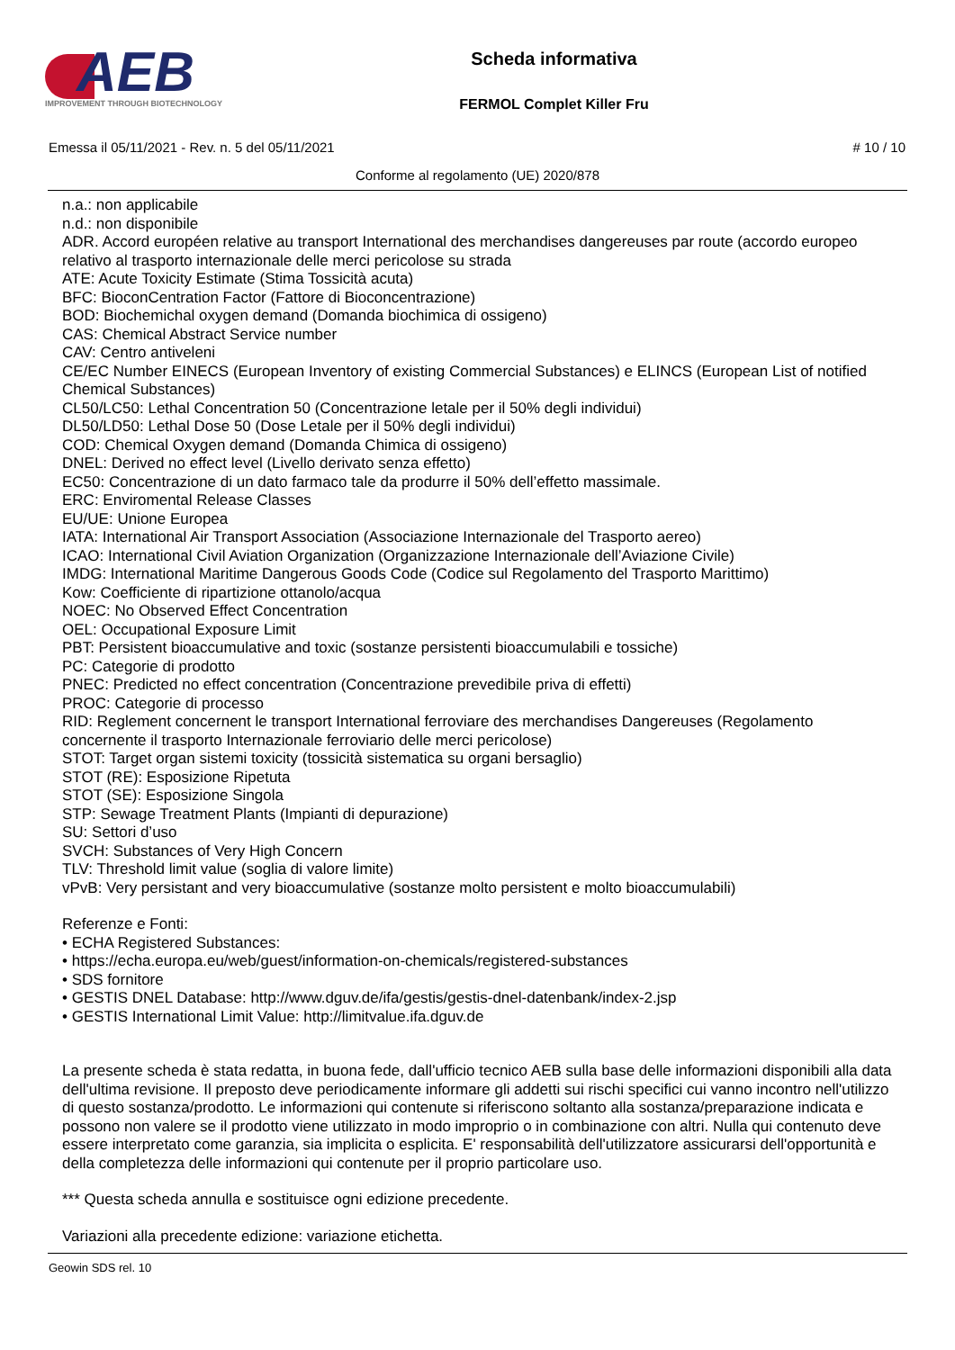AEB
IMPROVEMENT THROUGH BIOTECHNOLOGY
Scheda informativa
FERMOL Complet Killer Fru
Emessa il 05/11/2021 - Rev. n. 5 del 05/11/2021 # 10 / 10
Conforme al regolamento (UE) 2020/878
n.a.: non applicabile
n.d.: non disponibile
ADR. Accord européen relative au transport International des merchandises dangereuses par route (accordo europeo relativo al trasporto internazionale delle merci pericolose su strada
ATE: Acute Toxicity Estimate (Stima Tossicità acuta)
BFC: BioconCentration Factor (Fattore di Bioconcentrazione)
BOD: Biochemichal oxygen demand (Domanda biochimica di ossigeno)
CAS: Chemical Abstract Service number
CAV: Centro antiveleni
CE/EC Number EINECS (European Inventory of existing Commercial Substances) e ELINCS (European List of notified Chemical Substances)
CL50/LC50: Lethal Concentration 50 (Concentrazione letale per il 50% degli individui)
DL50/LD50: Lethal Dose 50 (Dose Letale per il 50% degli individui)
COD: Chemical Oxygen demand (Domanda Chimica di ossigeno)
DNEL: Derived no effect level (Livello derivato senza effetto)
EC50: Concentrazione di un dato farmaco tale da produrre il 50% dell’effetto massimale.
ERC: Enviromental Release Classes
EU/UE: Unione Europea
IATA: International Air Transport Association (Associazione Internazionale del Trasporto aereo)
ICAO: International Civil Aviation Organization (Organizzazione Internazionale dell’Aviazione Civile)
IMDG: International Maritime Dangerous Goods Code (Codice sul Regolamento del Trasporto Marittimo)
Kow: Coefficiente di ripartizione ottanolo/acqua
NOEC: No Observed Effect Concentration
OEL: Occupational Exposure Limit
PBT: Persistent bioaccumulative and toxic (sostanze persistenti bioaccumulabili e tossiche)
PC: Categorie di prodotto
PNEC: Predicted no effect concentration (Concentrazione prevedibile priva di effetti)
PROC: Categorie di processo
RID: Reglement concernent le transport International ferroviare des merchandises Dangereuses (Regolamento concernente il trasporto Internazionale ferroviario delle merci pericolose)
STOT: Target organ sistemi toxicity (tossicità sistematica su organi bersaglio)
STOT (RE): Esposizione Ripetuta
STOT (SE): Esposizione Singola
STP: Sewage Treatment Plants (Impianti di depurazione)
SU: Settori d’uso
SVCH: Substances of Very High Concern
TLV: Threshold limit value (soglia di valore limite)
vPvB: Very persistant and very bioaccumulative (sostanze molto persistent e molto bioaccumulabili)
Referenze e Fonti:
• ECHA Registered Substances:
• https://echa.europa.eu/web/guest/information-on-chemicals/registered-substances
• SDS fornitore
• GESTIS DNEL Database: http://www.dguv.de/ifa/gestis/gestis-dnel-datenbank/index-2.jsp
• GESTIS International Limit Value: http://limitvalue.ifa.dguv.de
La presente scheda è stata redatta, in buona fede, dall'ufficio tecnico AEB sulla base delle informazioni disponibili alla data dell'ultima revisione. Il preposto deve periodicamente informare gli addetti sui rischi specifici cui vanno incontro nell'utilizzo di questo sostanza/prodotto. Le informazioni qui contenute si riferiscono soltanto alla sostanza/preparazione indicata e possono non valere se il prodotto viene utilizzato in modo improprio o in combinazione con altri. Nulla qui contenuto deve essere interpretato come garanzia, sia implicita o esplicita. E' responsabilità dell'utilizzatore assicurarsi dell'opportunità e della completezza delle informazioni qui contenute per il proprio particolare uso.
*** Questa scheda annulla e sostituisce ogni edizione precedente.
Variazioni alla precedente edizione: variazione etichetta.
Geowin SDS rel. 10